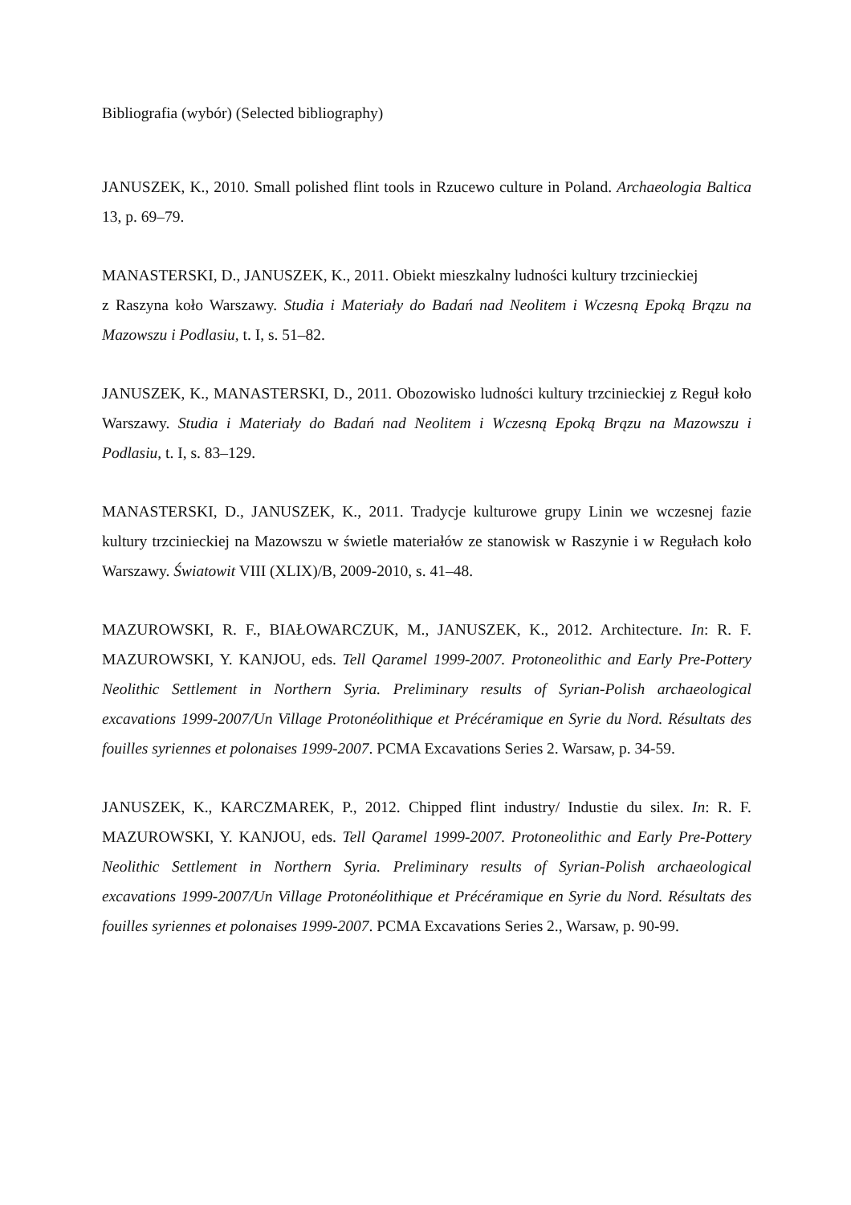Bibliografia (wybór) (Selected bibliography)
JANUSZEK, K., 2010. Small polished flint tools in Rzucewo culture in Poland. Archaeologia Baltica 13, p. 69–79.
MANASTERSKI, D., JANUSZEK, K., 2011. Obiekt mieszkalny ludności kultury trzcinieckiej
z Raszyna koło Warszawy. Studia i Materiały do Badań nad Neolitem i Wczesną Epoką Brązu na Mazowszu i Podlasiu, t. I, s. 51–82.
JANUSZEK, K., MANASTERSKI, D., 2011. Obozowisko ludności kultury trzcinieckiej z Reguł koło Warszawy. Studia i Materiały do Badań nad Neolitem i Wczesną Epoką Brązu na Mazowszu i Podlasiu, t. I, s. 83–129.
MANASTERSKI, D., JANUSZEK, K., 2011. Tradycje kulturowe grupy Linin we wczesnej fazie kultury trzcinieckiej na Mazowszu w świetle materiałów ze stanowisk w Raszynie i w Regułach koło Warszawy. Światowit VIII (XLIX)/B, 2009-2010, s. 41–48.
MAZUROWSKI, R. F., BIAŁOWARCZUK, M., JANUSZEK, K., 2012. Architecture. In: R. F. MAZUROWSKI, Y. KANJOU, eds. Tell Qaramel 1999-2007. Protoneolithic and Early Pre-Pottery Neolithic Settlement in Northern Syria. Preliminary results of Syrian-Polish archaeological excavations 1999-2007/Un Village Protonéolithique et Précéramique en Syrie du Nord. Résultats des fouilles syriennes et polonaises 1999-2007. PCMA Excavations Series 2. Warsaw, p. 34-59.
JANUSZEK, K., KARCZMAREK, P., 2012. Chipped flint industry/ Industie du silex. In: R. F. MAZUROWSKI, Y. KANJOU, eds. Tell Qaramel 1999-2007. Protoneolithic and Early Pre-Pottery Neolithic Settlement in Northern Syria. Preliminary results of Syrian-Polish archaeological excavations 1999-2007/Un Village Protonéolithique et Précéramique en Syrie du Nord. Résultats des fouilles syriennes et polonaises 1999-2007. PCMA Excavations Series 2., Warsaw, p. 90-99.